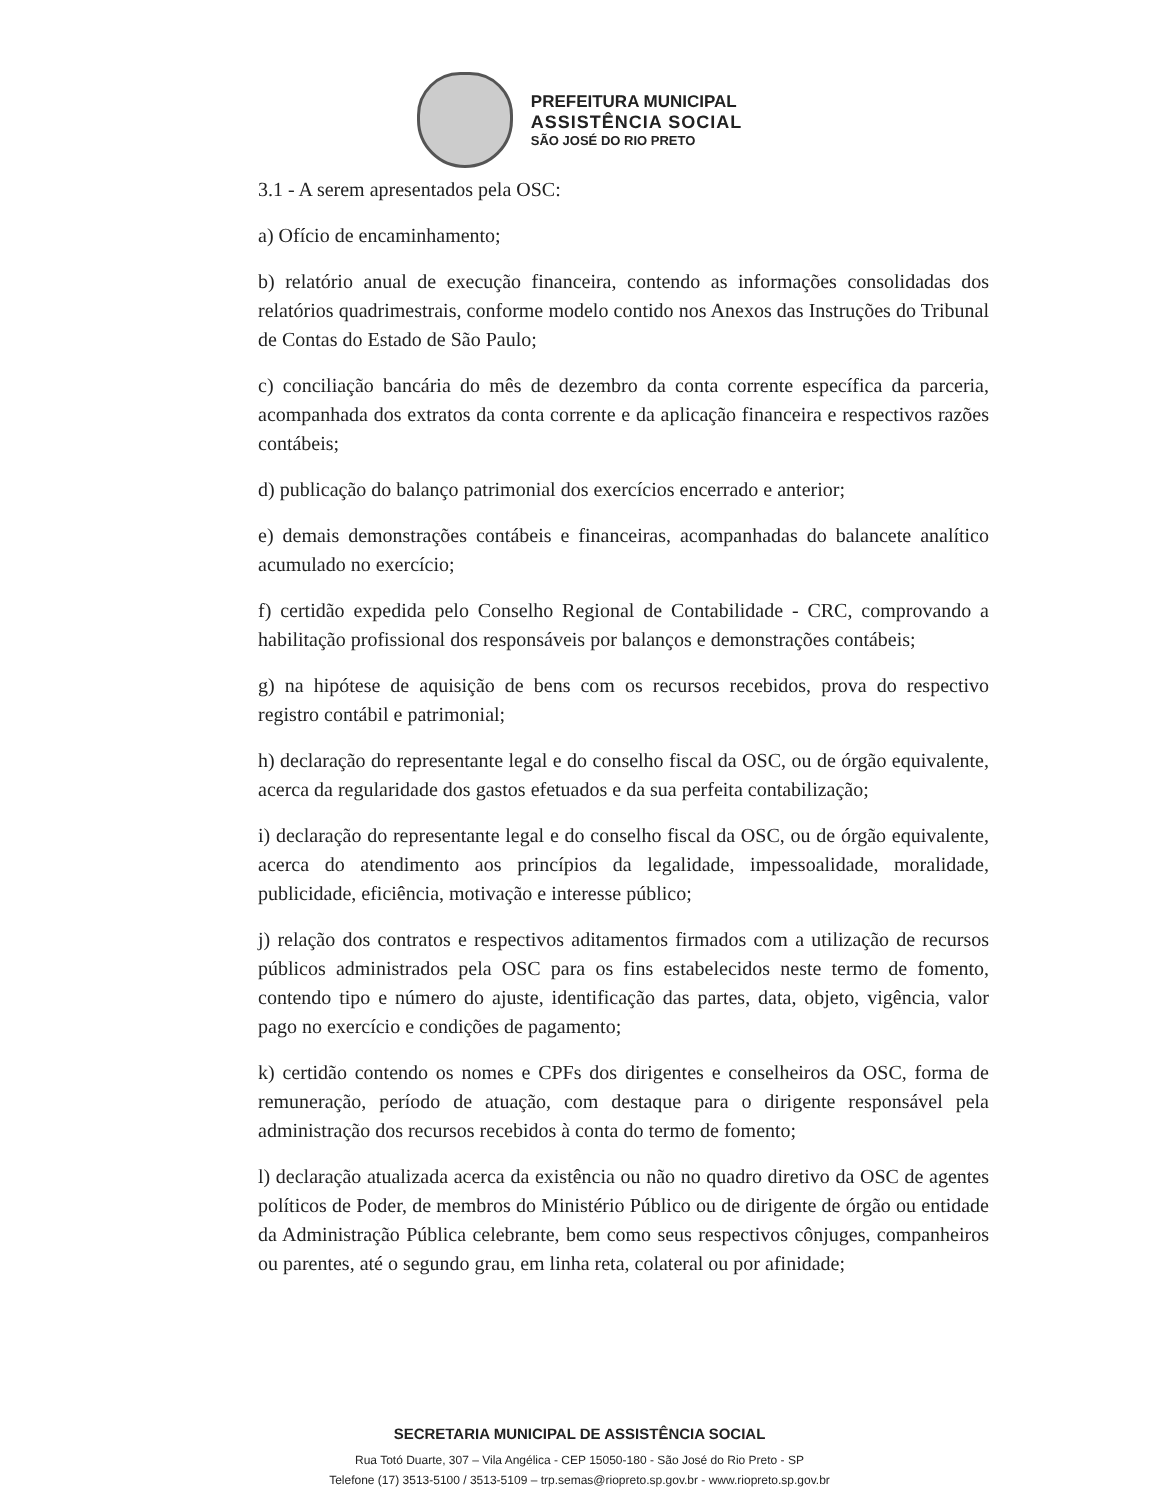PREFEITURA MUNICIPAL
ASSISTÊNCIA SOCIAL
SÃO JOSÉ DO RIO PRETO
3.1 - A serem apresentados pela OSC:
a) Ofício de encaminhamento;
b) relatório anual de execução financeira, contendo as informações consolidadas dos relatórios quadrimestrais, conforme modelo contido nos Anexos das Instruções do Tribunal de Contas do Estado de São Paulo;
c) conciliação bancária do mês de dezembro da conta corrente específica da parceria, acompanhada dos extratos da conta corrente e da aplicação financeira e respectivos razões contábeis;
d) publicação do balanço patrimonial dos exercícios encerrado e anterior;
e) demais demonstrações contábeis e financeiras, acompanhadas do balancete analítico acumulado no exercício;
f) certidão expedida pelo Conselho Regional de Contabilidade - CRC, comprovando a habilitação profissional dos responsáveis por balanços e demonstrações contábeis;
g) na hipótese de aquisição de bens com os recursos recebidos, prova do respectivo registro contábil e patrimonial;
h) declaração do representante legal e do conselho fiscal da OSC, ou de órgão equivalente, acerca da regularidade dos gastos efetuados e da sua perfeita contabilização;
i) declaração do representante legal e do conselho fiscal da OSC, ou de órgão equivalente, acerca do atendimento aos princípios da legalidade, impessoalidade, moralidade, publicidade, eficiência, motivação e interesse público;
j) relação dos contratos e respectivos aditamentos firmados com a utilização de recursos públicos administrados pela OSC para os fins estabelecidos neste termo de fomento, contendo tipo e número do ajuste, identificação das partes, data, objeto, vigência, valor pago no exercício e condições de pagamento;
k) certidão contendo os nomes e CPFs dos dirigentes e conselheiros da OSC, forma de remuneração, período de atuação, com destaque para o dirigente responsável pela administração dos recursos recebidos à conta do termo de fomento;
l) declaração atualizada acerca da existência ou não no quadro diretivo da OSC de agentes políticos de Poder, de membros do Ministério Público ou de dirigente de órgão ou entidade da Administração Pública celebrante, bem como seus respectivos cônjuges, companheiros ou parentes, até o segundo grau, em linha reta, colateral ou por afinidade;
SECRETARIA MUNICIPAL DE ASSISTÊNCIA SOCIAL
Rua Totó Duarte, 307 – Vila Angélica - CEP 15050-180 - São José do Rio Preto - SP
Telefone (17) 3513-5100 / 3513-5109 – trp.semas@riopreto.sp.gov.br - www.riopreto.sp.gov.br